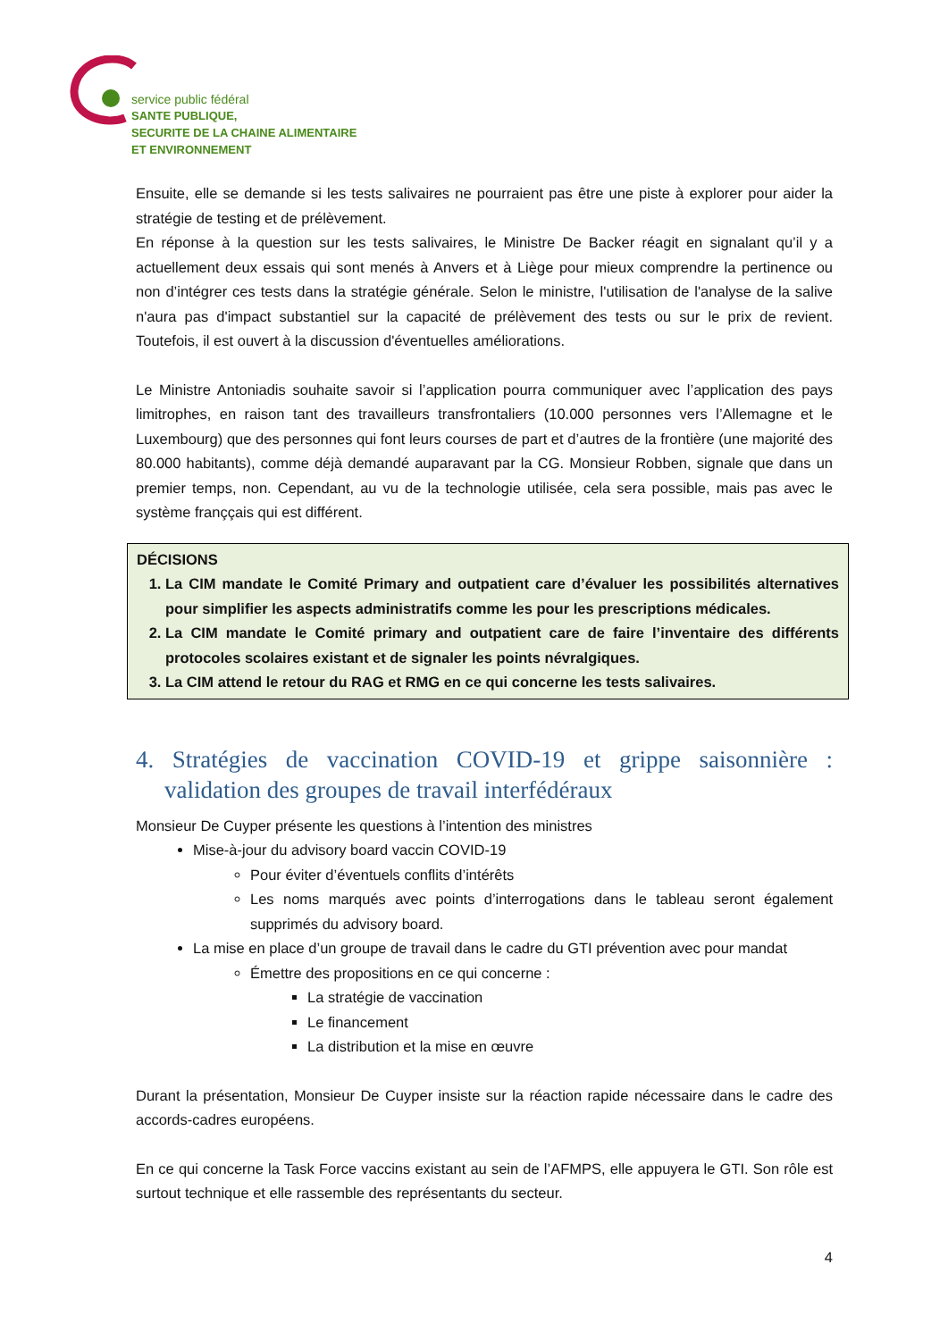service public fédéral
SANTE PUBLIQUE,
SECURITE DE LA CHAINE ALIMENTAIRE
ET ENVIRONNEMENT
Ensuite, elle se demande si les tests salivaires ne pourraient pas être une piste à explorer pour aider la stratégie de testing et de prélèvement.
En réponse à la question sur les tests salivaires, le Ministre De Backer réagit en signalant qu’il y a actuellement deux essais qui sont menés à Anvers et à Liège pour mieux comprendre la pertinence ou non d’intégrer ces tests dans la stratégie générale. Selon le ministre, l'utilisation de l'analyse de la salive n'aura pas d'impact substantiel sur la capacité de prélèvement des tests ou sur le prix de revient. Toutefois, il est ouvert à la discussion d'éventuelles améliorations.
Le Ministre Antoniadis souhaite savoir si l’application pourra communiquer avec l’application des pays limitrophes, en raison tant des travailleurs transfrontaliers (10.000 personnes vers l’Allemagne et le Luxembourg) que des personnes qui font leurs courses de part et d’autres de la frontière (une majorité des 80.000 habitants), comme déjà demandé auparavant par la CG. Monsieur Robben, signale que dans un premier temps, non. Cependant, au vu de la technologie utilisée, cela sera possible, mais pas avec le système franççais qui est différent.
DÉCISIONS
1. La CIM mandate le Comité Primary and outpatient care d’évaluer les possibilités alternatives pour simplifier les aspects administratifs comme les pour les prescriptions médicales.
2. La CIM mandate le Comité primary and outpatient care de faire l’inventaire des différents protocoles scolaires existant et de signaler les points névralgiques.
3. La CIM attend le retour du RAG et RMG en ce qui concerne les tests salivaires.
4. Stratégies de vaccination COVID-19 et grippe saisonnière : validation des groupes de travail interfédéraux
Monsieur De Cuyper présente les questions à l’intention des ministres
Mise-à-jour du advisory board vaccin COVID-19
Pour éviter d’éventuels conflits d’intérêts
Les noms marqués avec points d’interrogations dans le tableau seront également supprimés du advisory board.
La mise en place d’un groupe de travail dans le cadre du GTI prévention avec pour mandat
Émettre des propositions en ce qui concerne :
La stratégie de vaccination
Le financement
La distribution et la mise en œuvre
Durant la présentation, Monsieur De Cuyper insiste sur la réaction rapide nécessaire dans le cadre des accords-cadres européens.
En ce qui concerne la Task Force vaccins existant au sein de l’AFMPS, elle appuyera le GTI. Son rôle est surtout technique et elle rassemble des représentants du secteur.
4